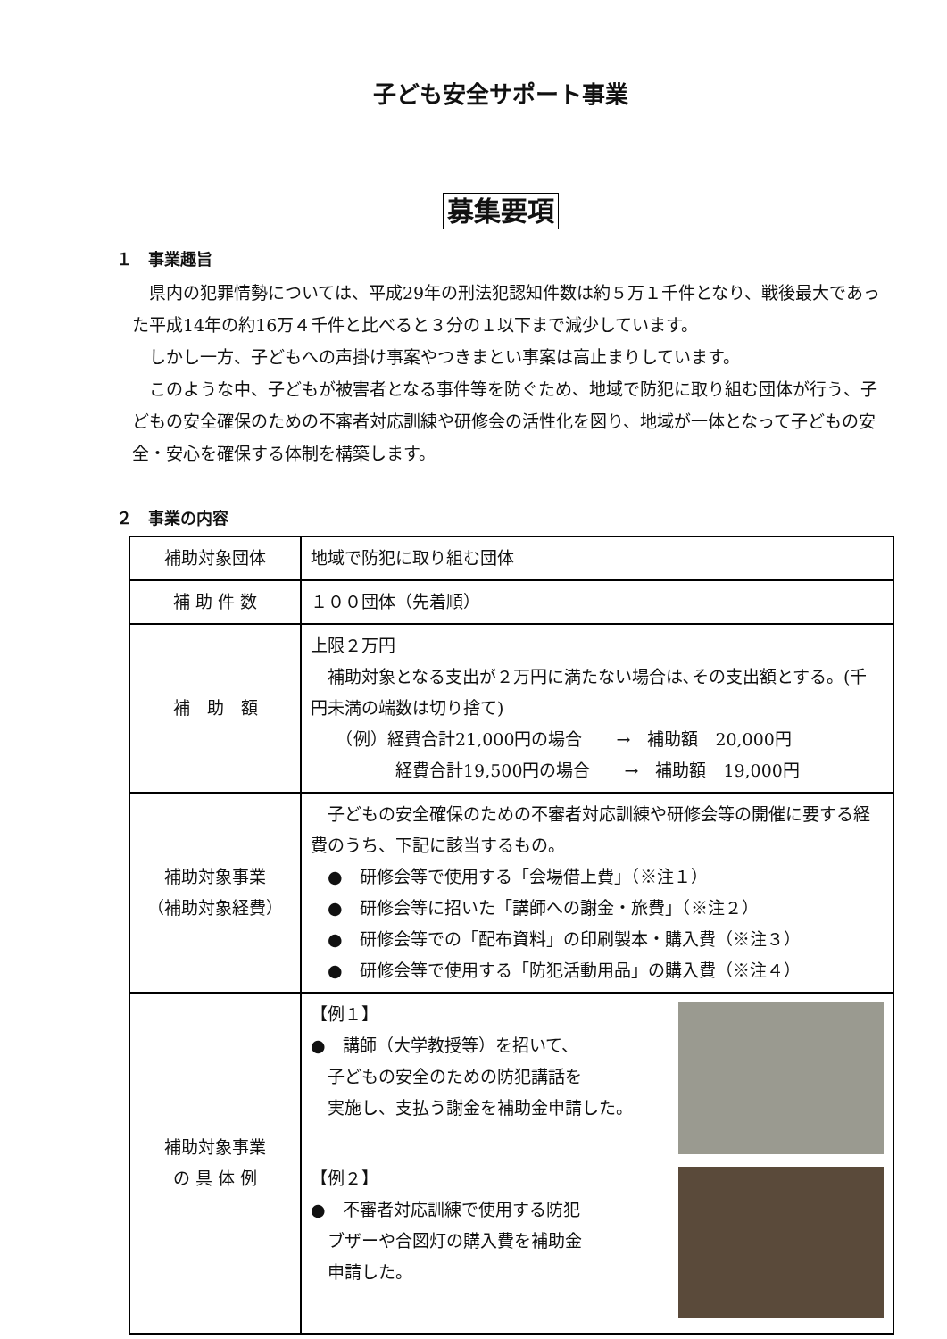子ども安全サポート事業
募集要項
１　事業趣旨
県内の犯罪情勢については、平成29年の刑法犯認知件数は約５万１千件となり、戦後最大であった平成14年の約16万４千件と比べると３分の１以下まで減少しています。
しかし一方、子どもへの声掛け事案やつきまとい事案は高止まりしています。
このような中、子どもが被害者となる事件等を防ぐため、地域で防犯に取り組む団体が行う、子どもの安全確保のための不審者対応訓練や研修会の活性化を図り、地域が一体となって子どもの安全・安心を確保する体制を構築します。
２　事業の内容
| 補助対象団体 | 地域で防犯に取り組む団体 |
| 補 助 件 数 | １００団体（先着順） |
| 補 助 額 | 上限２万円 補助対象となる支出が２万円に満たない場合は､その支出額とする。(千円未満の端数は切り捨て) （例）経費合計21,000円の場合 → 補助額 20,000円 経費合計19,500円の場合 → 補助額 19,000円 |
| 補助対象事業 （補助対象経費） | 子どもの安全確保のための不審者対応訓練や研修会等の開催に要する経費のうち、下記に該当するもの。 ● 研修会等で使用する「会場借上費」（※注１） ● 研修会等に招いた「講師への謝金・旅費」（※注２） ● 研修会等での「配布資料」の印刷製本・購入費（※注３） ● 研修会等で使用する「防犯活動用品」の購入費（※注４） |
| 補助対象事業 の 具 体 例 | 【例１】 ● 講師（大学教授等）を招いて、 子どもの安全のための防犯講話を 実施し、支払う謝金を補助金申請した。 【例２】 ● 不審者対応訓練で使用する防犯 ブザーや合図灯の購入費を補助金 申請した。 |